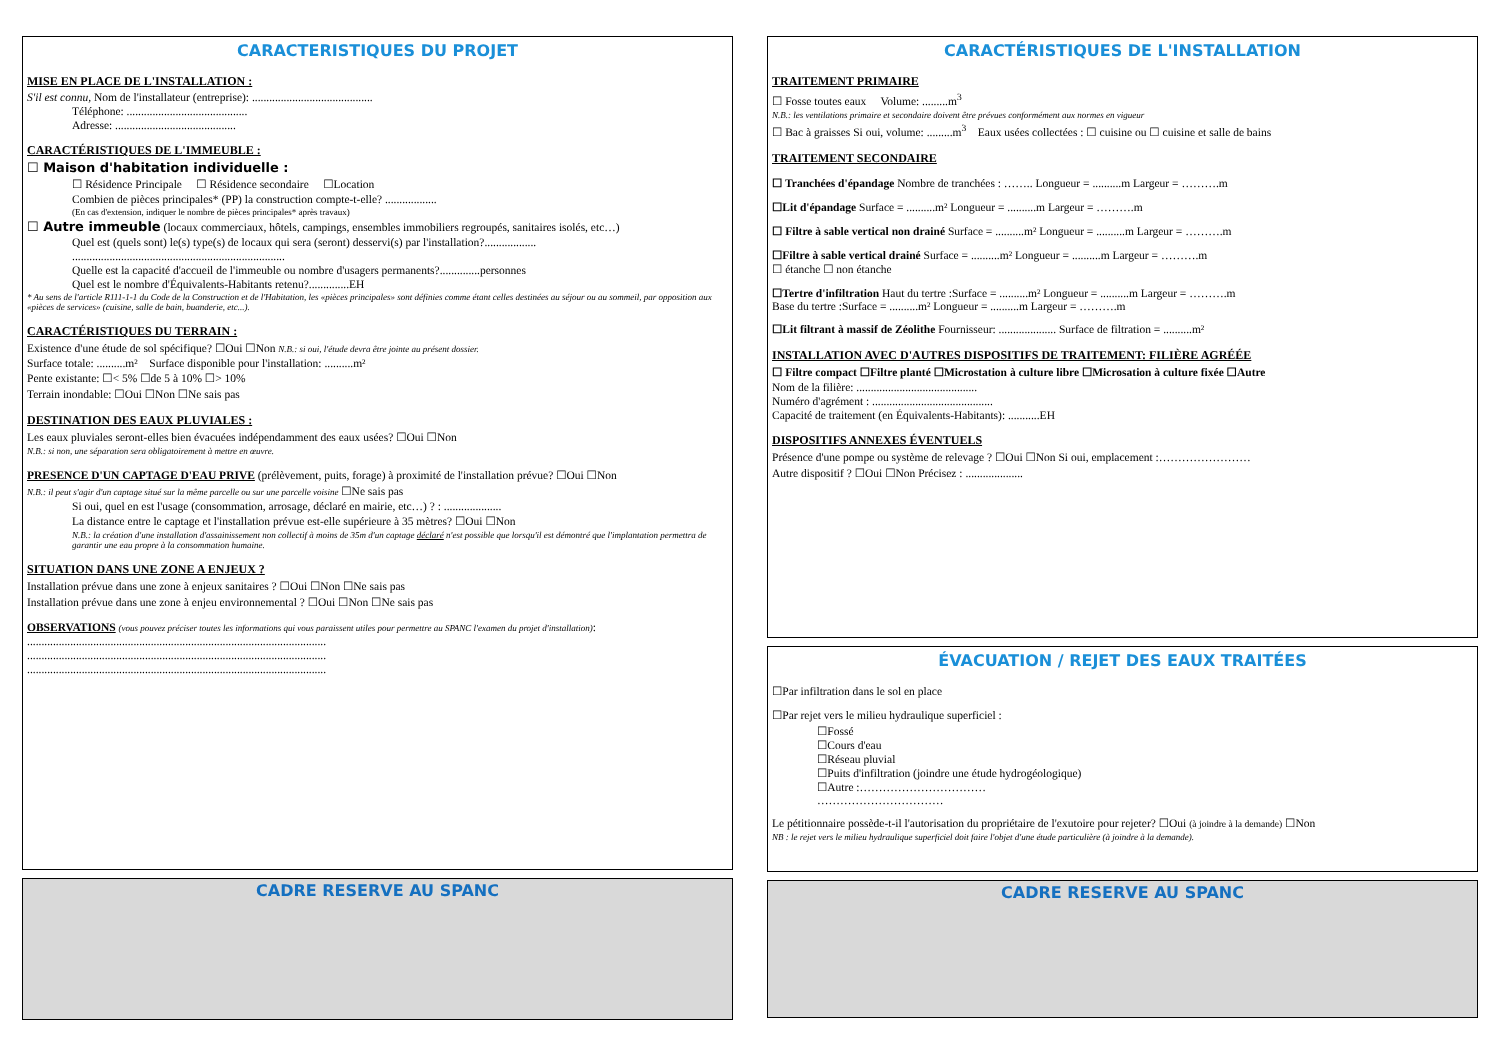CARACTERISTIQUES DU PROJET
MISE EN PLACE DE L'INSTALLATION :
S'il est connu, Nom de l'installateur (entreprise): ..........................................
Téléphone: ..........................................
Adresse: ..........................................
CARACTÉRISTIQUES DE L'IMMEUBLE :
☐ Maison d'habitation individuelle :
☐ Résidence Principale ☐ Résidence secondaire ☐Location
Combien de pièces principales* (PP) la construction compte-t-elle? ..................
(En cas d'extension, indiquer le nombre de pièces principales* après travaux)
☐ Autre immeuble (locaux commerciaux, hôtels, campings, ensembles immobiliers regroupés, sanitaires isolés, etc…)
Quel est (quels sont) le(s) type(s) de locaux qui sera (seront) desservi(s) par l'installation?..................
..........................................................................
Quelle est la capacité d'accueil de l'immeuble ou nombre d'usagers permanents?..............personnes
Quel est le nombre d'Équivalents-Habitants retenu?..............EH
* Au sens de l'article R111-1-1 du Code de la Construction et de l'Habitation, les «pièces principales» sont définies comme étant celles destinées au séjour ou au sommeil, par opposition aux «pièces de services» (cuisine, salle de bain, buanderie, etc...).
CARACTÉRISTIQUES DU TERRAIN :
Existence d'une étude de sol spécifique? ☐Oui ☐Non N.B.: si oui, l'étude devra être jointe au présent dossier.
Surface totale: ..........m² Surface disponible pour l'installation: ..........m²
Pente existante: ☐< 5% ☐de 5 à 10% ☐> 10%
Terrain inondable: ☐Oui ☐Non ☐Ne sais pas
DESTINATION DES EAUX PLUVIALES :
Les eaux pluviales seront-elles bien évacuées indépendamment des eaux usées? ☐Oui ☐Non
N.B.: si non, une séparation sera obligatoirement à mettre en œuvre.
PRESENCE D'UN CAPTAGE D'EAU PRIVE (prélèvement, puits, forage) à proximité de l'installation prévue? ☐Oui ☐Non
N.B.: il peut s'agir d'un captage situé sur la même parcelle ou sur une parcelle voisine ☐Ne sais pas
Si oui, quel en est l'usage (consommation, arrosage, déclaré en mairie, etc…) ? : ....................
La distance entre le captage et l'installation prévue est-elle supérieure à 35 mètres? ☐Oui ☐Non
N.B.: la création d'une installation d'assainissement non collectif à moins de 35m d'un captage déclaré n'est possible que lorsqu'il est démontré que l'implantation permettra de garantir une eau propre à la consommation humaine.
SITUATION DANS UNE ZONE A ENJEUX ?
Installation prévue dans une zone à enjeux sanitaires ? ☐Oui ☐Non ☐Ne sais pas
Installation prévue dans une zone à enjeu environnemental ? ☐Oui ☐Non ☐Ne sais pas
OBSERVATIONS (vous pouvez préciser toutes les informations qui vous paraissent utiles pour permettre au SPANC l'examen du projet d'installation):
........................................................................................................
........................................................................................................
........................................................................................................
CADRE RESERVE AU SPANC
CARACTÉRISTIQUES DE L'INSTALLATION
TRAITEMENT PRIMAIRE
☐ Fosse toutes eaux Volume: .........m<sup>3</sup>
N.B.: les ventilations primaire et secondaire doivent être prévues conformément aux normes en vigueur
☐ Bac à graisses Si oui, volume: .........m<sup>3</sup> Eaux usées collectées : ☐ cuisine ou ☐ cuisine et salle de bains
TRAITEMENT SECONDAIRE
☐ Tranchées d'épandage Nombre de tranchées : …….. Longueur = ..........m Largeur = ……….m
☐Lit d'épandage Surface = ..........m² Longueur = ..........m Largeur = ……….m
☐ Filtre à sable vertical non drainé Surface = ..........m² Longueur = ..........m Largeur = ……….m
☐Filtre à sable vertical drainé Surface = ..........m² Longueur = ..........m Largeur = ……….m
☐ étanche ☐ non étanche
☐Tertre d'infiltration Haut du tertre :Surface = ..........m² Longueur = ..........m Largeur = ……….m
Base du tertre :Surface = ..........m² Longueur = ..........m Largeur = ……….m
☐Lit filtrant à massif de Zéolithe Fournisseur: .................... Surface de filtration = ..........m²
INSTALLATION AVEC D'AUTRES DISPOSITIFS DE TRAITEMENT: FILIÈRE AGRÉÉE
☐ Filtre compact ☐Filtre planté ☐Microstation à culture libre ☐Microsation à culture fixée ☐Autre
Nom de la filière: ..........................................
Numéro d'agrément : ..........................................
Capacité de traitement (en Équivalents-Habitants): ...........EH
DISPOSITIFS ANNEXES ÉVENTUELS
Présence d'une pompe ou système de relevage ? ☐Oui ☐Non Si oui, emplacement :……………………
Autre dispositif ? ☐Oui ☐Non Précisez : ....................
ÉVACUATION / REJET DES EAUX TRAITÉES
☐Par infiltration dans le sol en place
☐Par rejet vers le milieu hydraulique superficiel :
☐Fossé
☐Cours d'eau
☐Réseau pluvial
☐Puits d'infiltration (joindre une étude hydrogéologique)
☐Autre :……………………………
……………………………
Le pétitionnaire possède-t-il l'autorisation du propriétaire de l'exutoire pour rejeter? ☐Oui (à joindre à la demande) ☐Non
NB : le rejet vers le milieu hydraulique superficiel doit faire l'objet d'une étude particulière (à joindre à la demande).
CADRE RESERVE AU SPANC